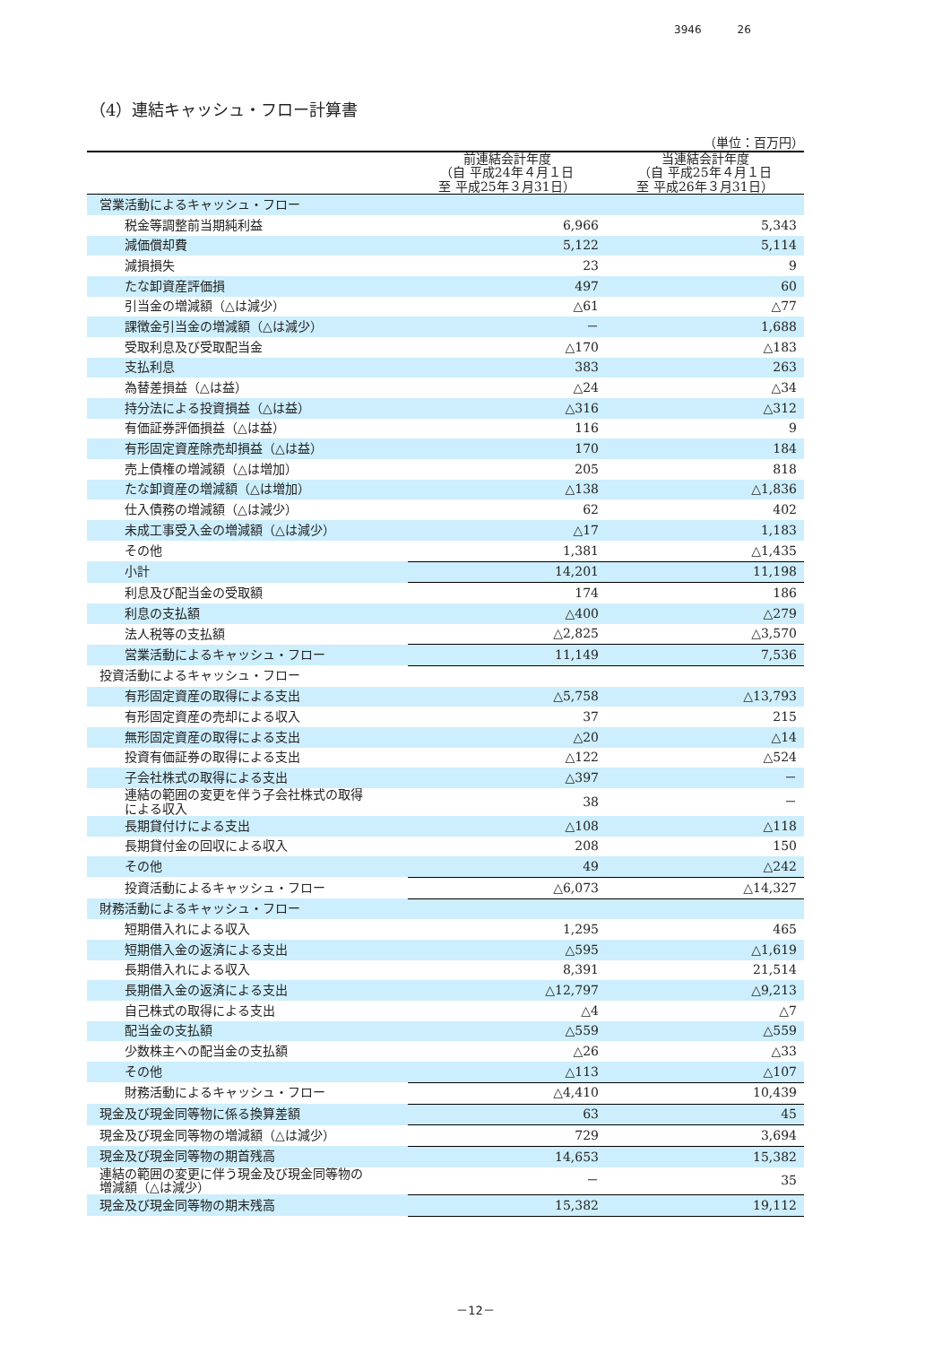3946 26
（4）連結キャッシュ・フロー計算書
（単位：百万円）
| | 前連結会計年度 （自 平成24年４月１日 至 平成25年３月31日） | 当連結会計年度 （自 平成25年４月１日 至 平成26年３月31日） |
| --- | --- | --- |
| 営業活動によるキャッシュ・フロー | | |
| 税金等調整前当期純利益 | 6,966 | 5,343 |
| 減価償却費 | 5,122 | 5,114 |
| 減損損失 | 23 | 9 |
| たな卸資産評価損 | 497 | 60 |
| 引当金の増減額（△は減少） | △61 | △77 |
| 課徴金引当金の増減額（△は減少） | － | 1,688 |
| 受取利息及び受取配当金 | △170 | △183 |
| 支払利息 | 383 | 263 |
| 為替差損益（△は益） | △24 | △34 |
| 持分法による投資損益（△は益） | △316 | △312 |
| 有価証券評価損益（△は益） | 116 | 9 |
| 有形固定資産除売却損益（△は益） | 170 | 184 |
| 売上債権の増減額（△は増加） | 205 | 818 |
| たな卸資産の増減額（△は増加） | △138 | △1,836 |
| 仕入債務の増減額（△は減少） | 62 | 402 |
| 未成工事受入金の増減額（△は減少） | △17 | 1,183 |
| その他 | 1,381 | △1,435 |
| 小計 | 14,201 | 11,198 |
| 利息及び配当金の受取額 | 174 | 186 |
| 利息の支払額 | △400 | △279 |
| 法人税等の支払額 | △2,825 | △3,570 |
| 営業活動によるキャッシュ・フロー | 11,149 | 7,536 |
| 投資活動によるキャッシュ・フロー | | |
| 有形固定資産の取得による支出 | △5,758 | △13,793 |
| 有形固定資産の売却による収入 | 37 | 215 |
| 無形固定資産の取得による支出 | △20 | △14 |
| 投資有価証券の取得による支出 | △122 | △524 |
| 子会社株式の取得による支出 | △397 | － |
| 連結の範囲の変更を伴う子会社株式の取得 による収入 | 38 | － |
| 長期貸付けによる支出 | △108 | △118 |
| 長期貸付金の回収による収入 | 208 | 150 |
| その他 | 49 | △242 |
| 投資活動によるキャッシュ・フロー | △6,073 | △14,327 |
| 財務活動によるキャッシュ・フロー | | |
| 短期借入れによる収入 | 1,295 | 465 |
| 短期借入金の返済による支出 | △595 | △1,619 |
| 長期借入れによる収入 | 8,391 | 21,514 |
| 長期借入金の返済による支出 | △12,797 | △9,213 |
| 自己株式の取得による支出 | △4 | △7 |
| 配当金の支払額 | △559 | △559 |
| 少数株主への配当金の支払額 | △26 | △33 |
| その他 | △113 | △107 |
| 財務活動によるキャッシュ・フロー | △4,410 | 10,439 |
| 現金及び現金同等物に係る換算差額 | 63 | 45 |
| 現金及び現金同等物の増減額（△は減少） | 729 | 3,694 |
| 現金及び現金同等物の期首残高 | 14,653 | 15,382 |
| 連結の範囲の変更に伴う現金及び現金同等物の 増減額（△は減少） | － | 35 |
| 現金及び現金同等物の期末残高 | 15,382 | 19,112 |
－12－